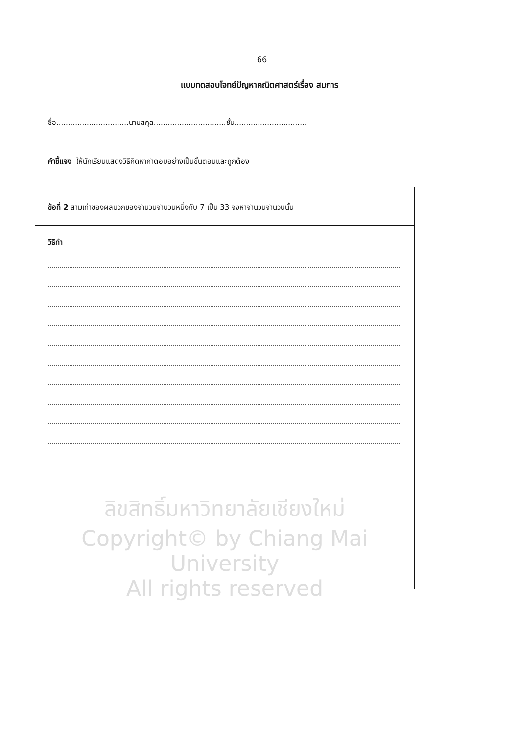66
แบบทดสอบโจทย์ปัญหาคณิตศาสตร์เรื่อง สมการ
ชื่อ...............................นามสกุล...............................ชั้น...............................
คำชี้แจง ให้นักเรียนแสดงวิธีคิดหาคำตอบอย่างเป็นขั้นตอนและถูกต้อง
ข้อที่ 2 สามเท่าของผลบวกของจำนวนจำนวนหนึ่งกับ 7 เป็น 33 จงหาจำนวนจำนวนนั้น
วิธีทำ
ลิขสิทธิ์มหาวิทยาลัยเชียงใหม่
Copyright© by Chiang Mai University
All rights reserved